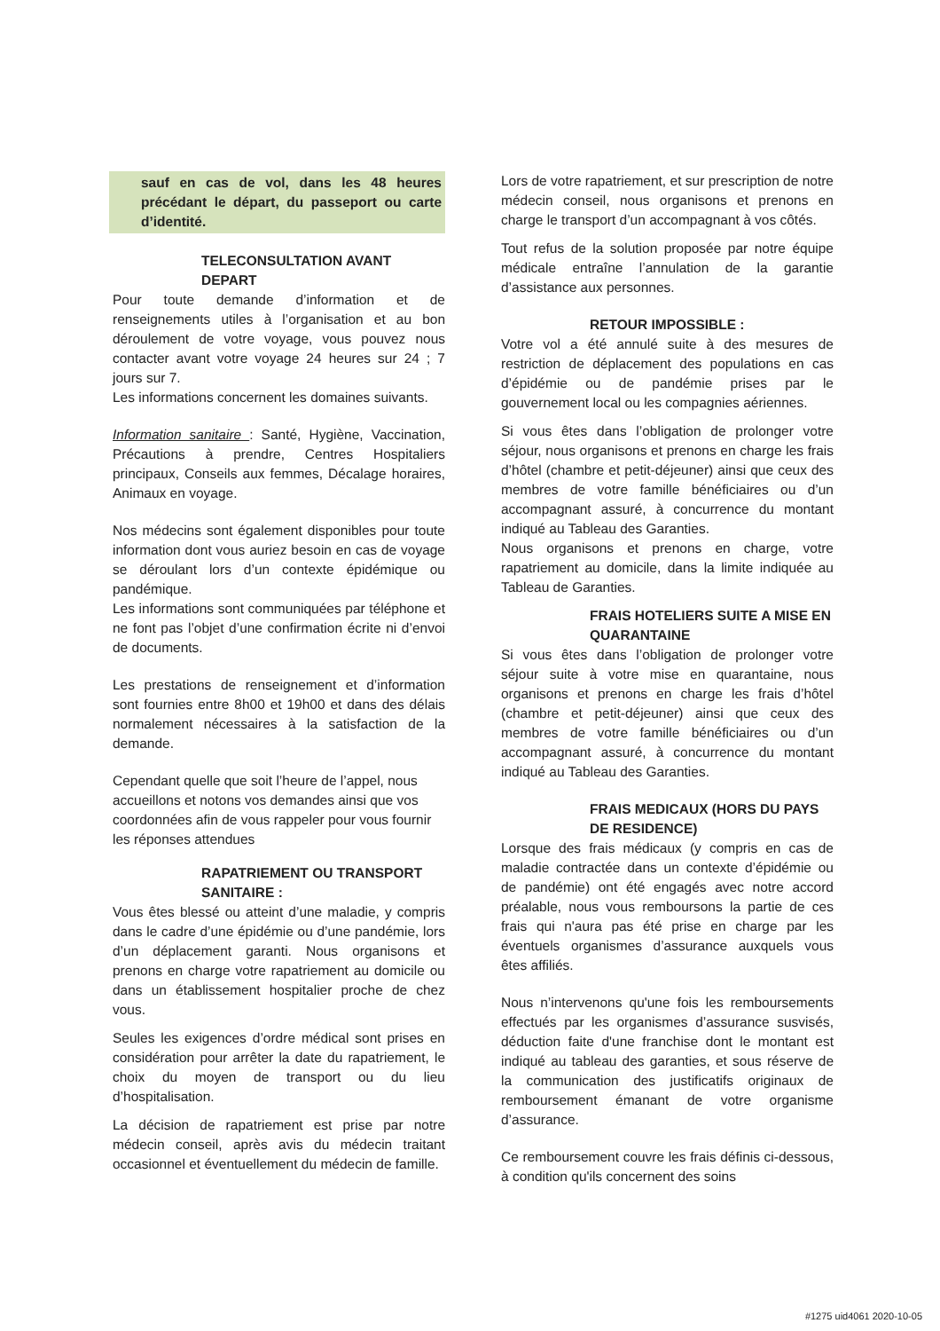sauf en cas de vol, dans les 48 heures précédant le départ, du passeport ou carte d’identité.
TELECONSULTATION AVANT DEPART
Pour toute demande d’information et de renseignements utiles à l’organisation et au bon déroulement de votre voyage, vous pouvez nous contacter avant votre voyage 24 heures sur 24 ; 7 jours sur 7.
Les informations concernent les domaines suivants.
Information sanitaire : Santé, Hygiène, Vaccination, Précautions à prendre, Centres Hospitaliers principaux, Conseils aux femmes, Décalage horaires, Animaux en voyage.
Nos médecins sont également disponibles pour toute information dont vous auriez besoin en cas de voyage se déroulant lors d’un contexte épidémique ou pandémique.
Les informations sont communiquées par téléphone et ne font pas l’objet d’une confirmation écrite ni d’envoi de documents.
Les prestations de renseignement et d’information sont fournies entre 8h00 et 19h00 et dans des délais normalement nécessaires à la satisfaction de la demande.
Cependant quelle que soit l’heure de l’appel, nous accueillons et notons vos demandes ainsi que vos coordonnées afin de vous rappeler pour vous fournir les réponses attendues
RAPATRIEMENT OU TRANSPORT SANITAIRE :
Vous êtes blessé ou atteint d’une maladie, y compris dans le cadre d’une épidémie ou d’une pandémie, lors d’un déplacement garanti. Nous organisons et prenons en charge votre rapatriement au domicile ou dans un établissement hospitalier proche de chez vous.
Seules les exigences d’ordre médical sont prises en considération pour arrêter la date du rapatriement, le choix du moyen de transport ou du lieu d’hospitalisation.
La décision de rapatriement est prise par notre médecin conseil, après avis du médecin traitant occasionnel et éventuellement du médecin de famille.
Lors de votre rapatriement, et sur prescription de notre médecin conseil, nous organisons et prenons en charge le transport d’un accompagnant à vos côtés.
Tout refus de la solution proposée par notre équipe médicale entraîne l’annulation de la garantie d’assistance aux personnes.
RETOUR IMPOSSIBLE :
Votre vol a été annulé suite à des mesures de restriction de déplacement des populations en cas d’épidémie ou de pandémie prises par le gouvernement local ou les compagnies aériennes.
Si vous êtes dans l’obligation de prolonger votre séjour, nous organisons et prenons en charge les frais d’hôtel (chambre et petit-déjeuner) ainsi que ceux des membres de votre famille bénéficiaires ou d’un accompagnant assuré, à concurrence du montant indiqué au Tableau des Garanties.
Nous organisons et prenons en charge, votre rapatriement au domicile, dans la limite indiquée au Tableau de Garanties.
FRAIS HOTELIERS SUITE A MISE EN QUARANTAINE
Si vous êtes dans l’obligation de prolonger votre séjour suite à votre mise en quarantaine, nous organisons et prenons en charge les frais d’hôtel (chambre et petit-déjeuner) ainsi que ceux des membres de votre famille bénéficiaires ou d’un accompagnant assuré, à concurrence du montant indiqué au Tableau des Garanties.
FRAIS MEDICAUX (HORS DU PAYS DE RESIDENCE)
Lorsque des frais médicaux (y compris en cas de maladie contractée dans un contexte d’épidémie ou de pandémie) ont été engagés avec notre accord préalable, nous vous remboursons la partie de ces frais qui n'aura pas été prise en charge par les éventuels organismes d’assurance auxquels vous êtes affiliés.
Nous n’intervenons qu'une fois les remboursements effectués par les organismes d’assurance susvisés, déduction faite d'une franchise dont le montant est indiqué au tableau des garanties, et sous réserve de la communication des justificatifs originaux de remboursement émanant de votre organisme d’assurance.
Ce remboursement couvre les frais définis ci-dessous, à condition qu'ils concernent des soins
#1275 uid4061 2020-10-05